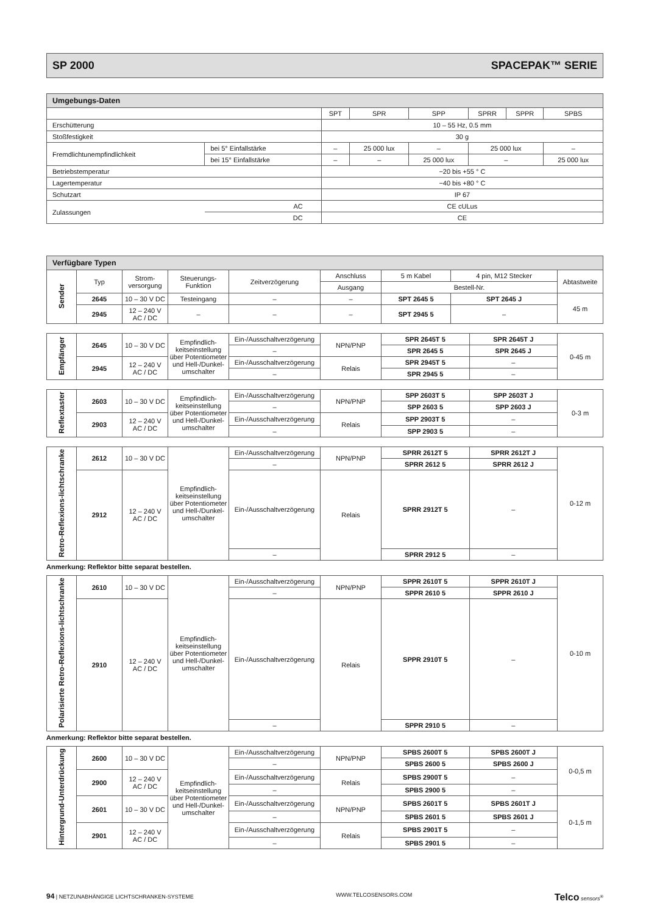SP 2000 SPACEPAK™ SERIE
| Umgebungs-Daten | | | | | | | |
| --- | --- | --- | --- | --- | --- | --- | --- |
| | | SPT | SPR | SPP | SPRR | SPPR | SPBS |
| Erschütterung | | 10 – 55 Hz, 0.5 mm | | | | | |
| Stoßfestigkeit | | 30 g | | | | | |
| Fremdlichtunempfindlichkeit | bei 5° Einfallstärke | – | 25 000 lux | – | 25 000 lux | | – |
| | bei 15° Einfallstärke | – | – | 25 000 lux | – | | 25 000 lux |
| Betriebstemperatur | | −20 bis +55 ° C | | | | | |
| Lagertemperatur | | −40 bis +80 ° C | | | | | |
| Schutzart | | IP 67 | | | | | |
| Zulassungen | AC | CE cULus | | | | | |
| | DC | CE | | | | | |
| Verfügbare Typen | | | | | | | | |
| --- | --- | --- | --- | --- | --- | --- | --- | --- |
| Sender | Typ | Strom-versorgung | Steuerungs-Funktion | Zeitverzögerung | Anschluss | 5 m Kabel | 4 pin, M12 Stecker | Abtastweite |
| | | | | | Ausgang | Bestell-Nr. | | |
| | 2645 | 10 – 30 V DC | Testeingang | – | – | SPT 2645 5 | SPT 2645 J | 45 m |
| | 2945 | 12 – 240 V AC / DC | – | – | – | SPT 2945 5 | – | |
| Empfänger | 2645 | 10 – 30 V DC | Empfindlich-keitseinstellung über Potentiometer und Hell-/Dunkel-umschalter | Ein-/Ausschaltverzögerung | NPN/PNP | SPR 2645T 5 | SPR 2645T J | 0-45 m |
| | | | | – | | SPR 2645 5 | SPR 2645 J | |
| | 2945 | 12 – 240 V AC / DC | | Ein-/Ausschaltverzögerung | Relais | SPR 2945T 5 | – | |
| | | | | – | | SPR 2945 5 | – | |
| Reflextaster | 2603 | 10 – 30 V DC | Empfindlich-keitseinstellung über Potentiometer und Hell-/Dunkel-umschalter | Ein-/Ausschaltverzögerung | NPN/PNP | SPP 2603T 5 | SPP 2603T J | 0-3 m |
| | | | | – | | SPP 2603 5 | SPP 2603 J | |
| | 2903 | 12 – 240 V AC / DC | | Ein-/Ausschaltverzögerung | Relais | SPP 2903T 5 | – | |
| | | | | – | | SPP 2903 5 | – | |
| Retro-Reflexions-lichtschranke | 2612 | 10 – 30 V DC | Empfindlich-keitseinstellung über Potentiometer und Hell-/Dunkel-umschalter | Ein-/Ausschaltverzögerung | NPN/PNP | SPRR 2612T 5 | SPRR 2612T J | 0-12 m |
| | | | | – | | SPRR 2612 5 | SPRR 2612 J | |
| | 2912 | 12 – 240 V AC / DC | | Ein-/Ausschaltverzögerung | Relais | SPRR 2912T 5 | – | |
| | | | | – | | SPRR 2912 5 | – | |
Anmerkung: Reflektor bitte separat bestellen.
| Polarisierte Retro-Reflexions-lichtschranke | 2610 | 10 – 30 V DC | Empfindlich-keitseinstellung über Potentiometer und Hell-/Dunkel-umschalter | Ein-/Ausschaltverzögerung | NPN/PNP | SPPR 2610T 5 | SPPR 2610T J | 0-10 m |
| | | | | – | | SPPR 2610 5 | SPPR 2610 J | |
| | 2910 | 12 – 240 V AC / DC | | Ein-/Ausschaltverzögerung | Relais | SPPR 2910T 5 | – | |
| | | | | – | | SPPR 2910 5 | – | |
Anmerkung: Reflektor bitte separat bestellen.
| Hintergrund-Unterdrückung | 2600 | 10 – 30 V DC | Empfindlich-keitseinstellung über Potentiometer und Hell-/Dunkel-umschalter | Ein-/Ausschaltverzögerung | NPN/PNP | SPBS 2600T 5 | SPBS 2600T J | 0-0,5 m |
| | | | | – | | SPBS 2600 5 | SPBS 2600 J | |
| | 2900 | 12 – 240 V AC / DC | | Ein-/Ausschaltverzögerung | Relais | SPBS 2900T 5 | – | |
| | | | | – | | SPBS 2900 5 | – | |
| | 2601 | 10 – 30 V DC | | Ein-/Ausschaltverzögerung | NPN/PNP | SPBS 2601T 5 | SPBS 2601T J | 0-1,5 m |
| | | | | – | | SPBS 2601 5 | SPBS 2601 J | |
| | 2901 | 12 – 240 V AC / DC | | Ein-/Ausschaltverzögerung | Relais | SPBS 2901T 5 | – | |
| | | | | – | | SPBS 2901 5 | – | |
94 | NETZUNABHÄNGIGE LICHTSCHRANKEN-SYSTEME WWW.TELCOSENSORS.COM Telco sensors<sup>®</sup>